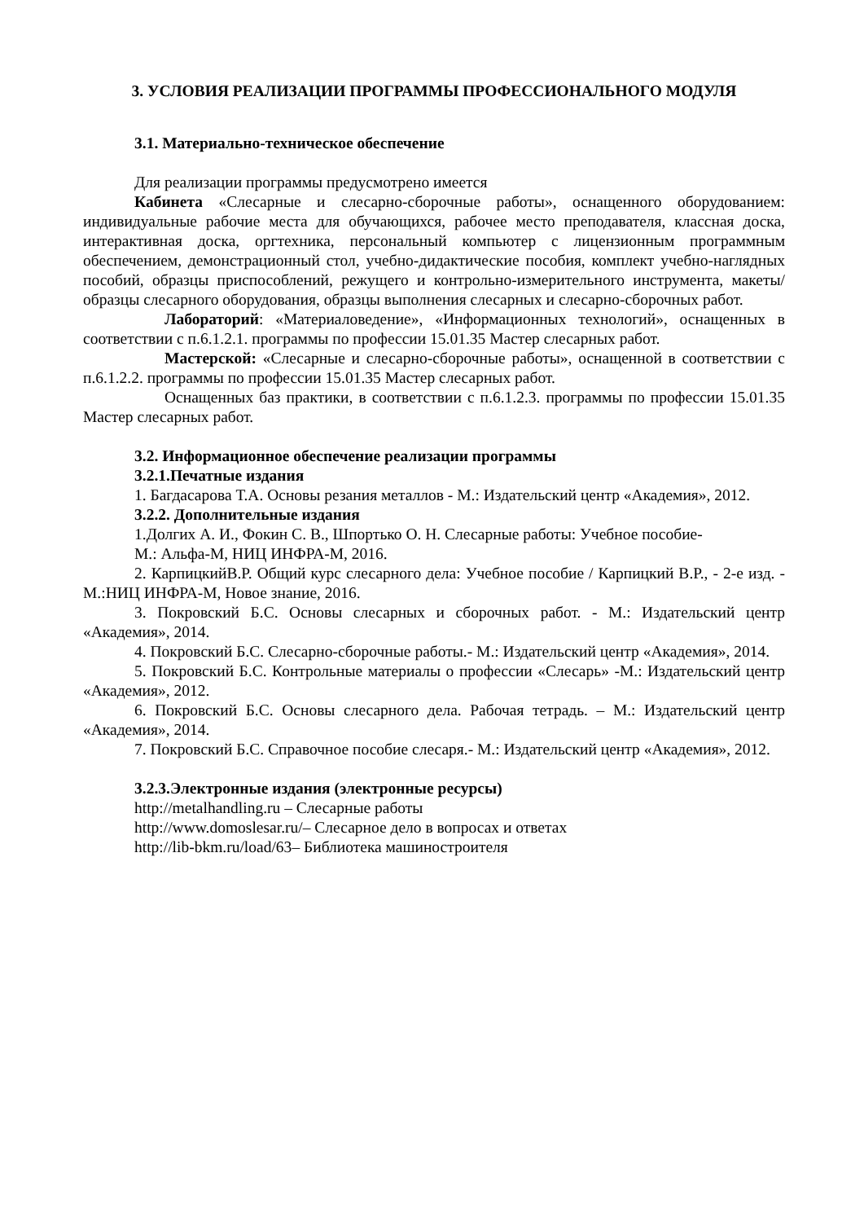3. УСЛОВИЯ РЕАЛИЗАЦИИ ПРОГРАММЫ ПРОФЕССИОНАЛЬНОГО МОДУЛЯ
3.1. Материально-техническое обеспечение
Для реализации программы предусмотрено имеется
Кабинета «Слесарные и слесарно-сборочные работы», оснащенного оборудованием: индивидуальные рабочие места для обучающихся, рабочее место преподавателя, классная доска, интерактивная доска, оргтехника, персональный компьютер с лицензионным программным обеспечением, демонстрационный стол, учебно-дидактические пособия, комплект учебно-наглядных пособий, образцы приспособлений, режущего и контрольно-измерительного инструмента, макеты/образцы слесарного оборудования, образцы выполнения слесарных и слесарно-сборочных работ.
Лабораторий: «Материаловедение», «Информационных технологий», оснащенных в соответствии с п.6.1.2.1. программы по профессии 15.01.35 Мастер слесарных работ.
Мастерской: «Слесарные и слесарно-сборочные работы», оснащенной в соответствии с п.6.1.2.2. программы по профессии 15.01.35 Мастер слесарных работ.
Оснащенных баз практики, в соответствии с п.6.1.2.3. программы по профессии 15.01.35 Мастер слесарных работ.
3.2. Информационное обеспечение реализации программы
3.2.1.Печатные издания
1. Багдасарова Т.А. Основы резания металлов - М.: Издательский центр «Академия», 2012.
3.2.2. Дополнительные издания
1.Долгих А. И., Фокин С. В., Шпортько О. Н. Слесарные работы: Учебное пособие-
М.: Альфа-М, НИЦ ИНФРА-М, 2016.
2. КарпицкийВ.Р. Общий курс слесарного дела: Учебное пособие / Карпицкий В.Р., - 2-е изд. - М.:НИЦ ИНФРА-М, Новое знание, 2016.
3. Покровский Б.С. Основы слесарных и сборочных работ. - М.: Издательский центр «Академия», 2014.
4. Покровский Б.С. Слесарно-сборочные работы.- М.: Издательский центр «Академия», 2014.
5. Покровский Б.С. Контрольные материалы о профессии «Слесарь» -М.: Издательский центр «Академия», 2012.
6. Покровский Б.С. Основы слесарного дела. Рабочая тетрадь. – М.: Издательский центр «Академия», 2014.
7. Покровский Б.С. Справочное пособие слесаря.- М.: Издательский центр «Академия», 2012.
3.2.3.Электронные издания (электронные ресурсы)
http://metalhandling.ru – Слесарные работы
http://www.domoslesar.ru/– Слесарное дело в вопросах и ответах
http://lib-bkm.ru/load/63– Библиотека машиностроителя